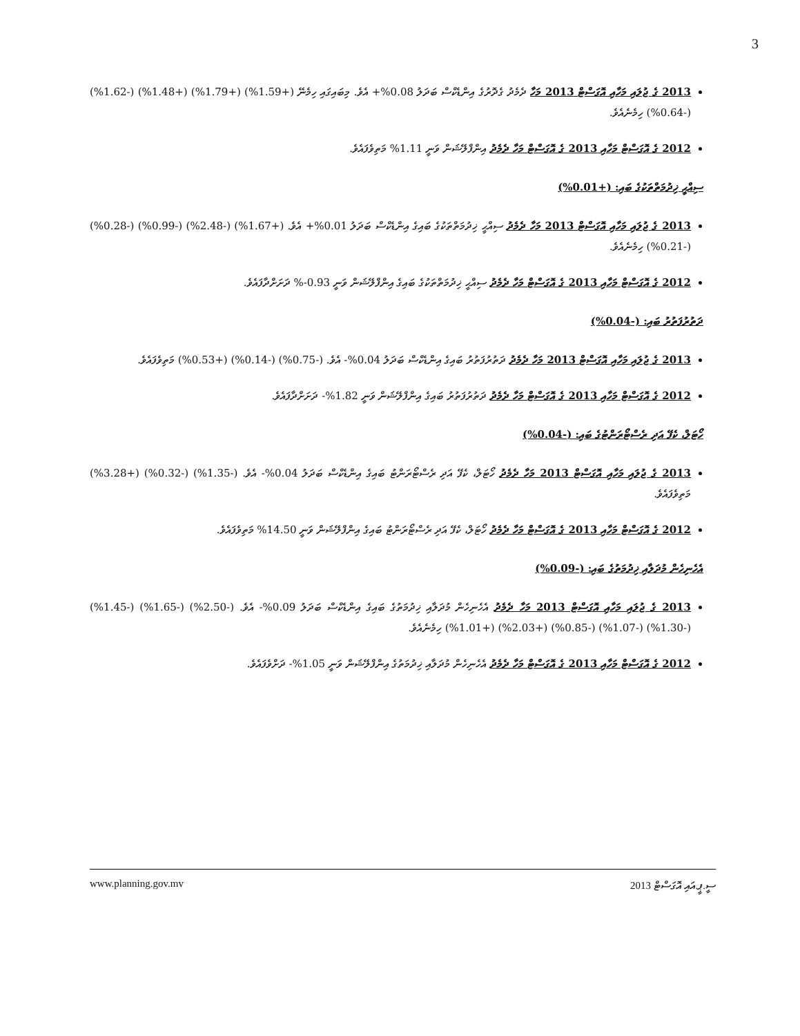3
2013 ގެ ޖުލައި މަހާއި އޮގަސްޓް 2013 މަހާ ދެމެދު ގެދޮރުގެ އިންޑެކްސް ބަދަލު 0.08%+ އެވެ. މިބައިގައި ހިމެނޭ (+1.59%) (+1.79%) (+1.48%) (-1.62%) (-0.64%) ހިމެނެއެވެ.
2012 ގެ އޮގަސްޓް މަހާއި 2013 ގެ އޮގަސްޓް މަހާ ދެމެދު އިންފްލޭޝަން ވަނީ 1.11% މަތިވެފައެވެ.
ސިއްޙީ ޚިދުމަތްތަކުގެ ބައި: (+0.01%)
2013 ގެ ޖުލައި މަހާއި އޮގަސްޓް 2013 މަހާ ދެމެދު ސިއްޙީ ޚިދުމަތްތަކުގެ ބައިގެ އިންޑެކްސް ބަދަލު 0.01%+ އެވެ. (+1.67%) (-2.48%) (-0.99%) (-0.28%) (-0.21%) ހިމެނެއެވެ.
2012 ގެ އޮގަސްޓް މަހާއި 2013 ގެ އޮގަސްޓް މަހާ ދެމެދު ސިއްޙީ ޚިދުމަތްތަކުގެ ބައިގެ އިންފްލޭޝަން ވަނީ 0.93-% ދަށަށްދާފައެވެ.
ދަތުރުފަތުރު ބައި: (-0.04%)
2013 ގެ ޖުލައި މަހާއި އޮގަސްޓް 2013 މަހާ ދެމެދު ދަތުރުފަތުރު ބައިގެ އިންޑެކްސް ބަދަލު 0.04%- އެވެ. (-0.75%) (-0.14%) (+0.53%) މަތިވެފައެވެ.
2012 ގެ އޮގަސްޓް މަހާއި 2013 ގެ އޮގަސްޓް މަހާ ދެމެދު ދަތުރުފަތުރު ބައިގެ އިންފްލޭޝަން ވަނީ 1.82%- ދަށަށްދާފައެވެ.
ހޯޓަލް، ކެފޭ އަދި ރެސްޓޯރަންޓުގެ ބައި: (-0.04%)
2013 ގެ ޖުލައި މަހާއި އޮގަސްޓް 2013 މަހާ ދެމެދު ހޯޓަލް، ކެފޭ އަދި ރެސްޓޯރަންޓު ބައިގެ އިންޑެކްސް ބަދަލު 0.04%- އެވެ. (-1.35%) (-0.32%) (+3.28%) މަތިވެފައެވެ.
2012 ގެ އޮގަސްޓް މަހާއި 2013 ގެ އޮގަސްޓް މަހާ ދެމެދު ހޯޓަލް، ކެފޭ އަދި ރެސްޓޯރަންޓު ބައިގެ އިންފްލޭޝަން ވަނީ 14.50% މަތިވެފައެވެ.
އެހެނިހެން މުދަލާއި ޚިދުމަތުގެ ބައި: (-0.09%)
2013 ގެ ޖުލައި މަހާއި އޮގަސްޓް 2013 މަހާ ދެމެދު އެހެނިހެން މުދަލާއި ޚިދުމަތުގެ ބައިގެ އިންޑެކްސް ބަދަލު 0.09%- އެވެ. (-2.50%) (-1.65%) (-1.45%) (-1.30%) (-1.07%) (-0.85%) (+2.03%) (+1.01%) ހިމެނެއެވެ.
2012 ގެ އޮގަސްޓް މަހާއި 2013 ގެ އޮގަސްޓް މަހާ ދެމެދު އެހެނިހެން މުދަލާއި ޚިދުމަތުގެ އިންފްލޭޝަން ވަނީ 1.05%- ދަށްވެފައެވެ.
www.planning.gov.mv ސީ.ޕީ.އައި އޮގަސްޓް 2013